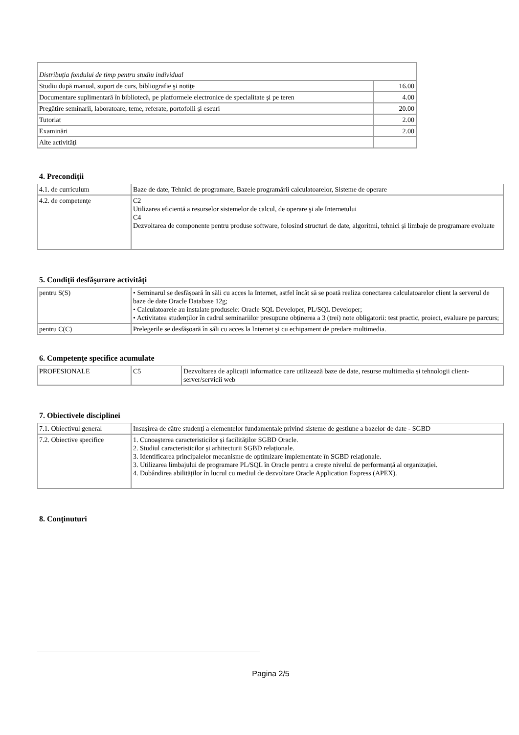| Distribuţia fondului de timp pentru studiu individual | |
| Studiu după manual, suport de curs, bibliografie şi notiţe | 16.00 |
| Documentare suplimentară în bibliotecă, pe platformele electronice de specialitate şi pe teren | 4.00 |
| Pregătire seminarii, laboratoare, teme, referate, portofolii şi eseuri | 20.00 |
| Tutoriat | 2.00 |
| Examinări | 2.00 |
| Alte activităţi | |
4. Precondiţii
| 4.1. de curriculum | Baze de date, Tehnici de programare, Bazele programării calculatoarelor, Sisteme de operare |
| 4.2. de competenţe | C2 Utilizarea eficientă a resurselor sistemelor de calcul, de operare şi ale Internetului C4 Dezvoltarea de componente pentru produse software, folosind structuri de date, algoritmi, tehnici şi limbaje de programare evoluate |
5. Condiţii desfăşurare activităţi
| pentru S(S) | • Seminarul se desfășoară în săli cu acces la Internet, astfel încât să se poată realiza conectarea calculatoarelor client la serverul de baze de date Oracle Database 12g; • Calculatoarele au instalate produsele: Oracle SQL Developer, PL/SQL Developer; • Activitatea studenților în cadrul seminariilor presupune obținerea a 3 (trei) note obligatorii: test practic, proiect, evaluare pe parcurs; |
| pentru C(C) | Prelegerile se desfășoară în săli cu acces la Internet şi cu echipament de predare multimedia. |
6. Competenţe specifice acumulate
| PROFESIONALE | C5 | Dezvoltarea de aplicații informatice care utilizează baze de date, resurse multimedia și tehnologii client-server/servicii web |
7. Obiectivele disciplinei
| 7.1. Obiectivul general | Insușirea de către studenţi a elementelor fundamentale privind sisteme de gestiune a bazelor de date - SGBD |
| 7.2. Obiective specifice | 1. Cunoașterea caracteristicilor și facilităților SGBD Oracle. 2. Studiul caracteristicilor și arhitecturii SGBD relaționale. 3. Identificarea principalelor mecanisme de optimizare implementate în SGBD relaționale. 3. Utilizarea limbajului de programare PL/SQL în Oracle pentru a crește nivelul de performanță al organizației. 4. Dobândirea abilităților în lucrul cu mediul de dezvoltare Oracle Application Express (APEX). |
8. Conţinuturi
Pagina 2/5